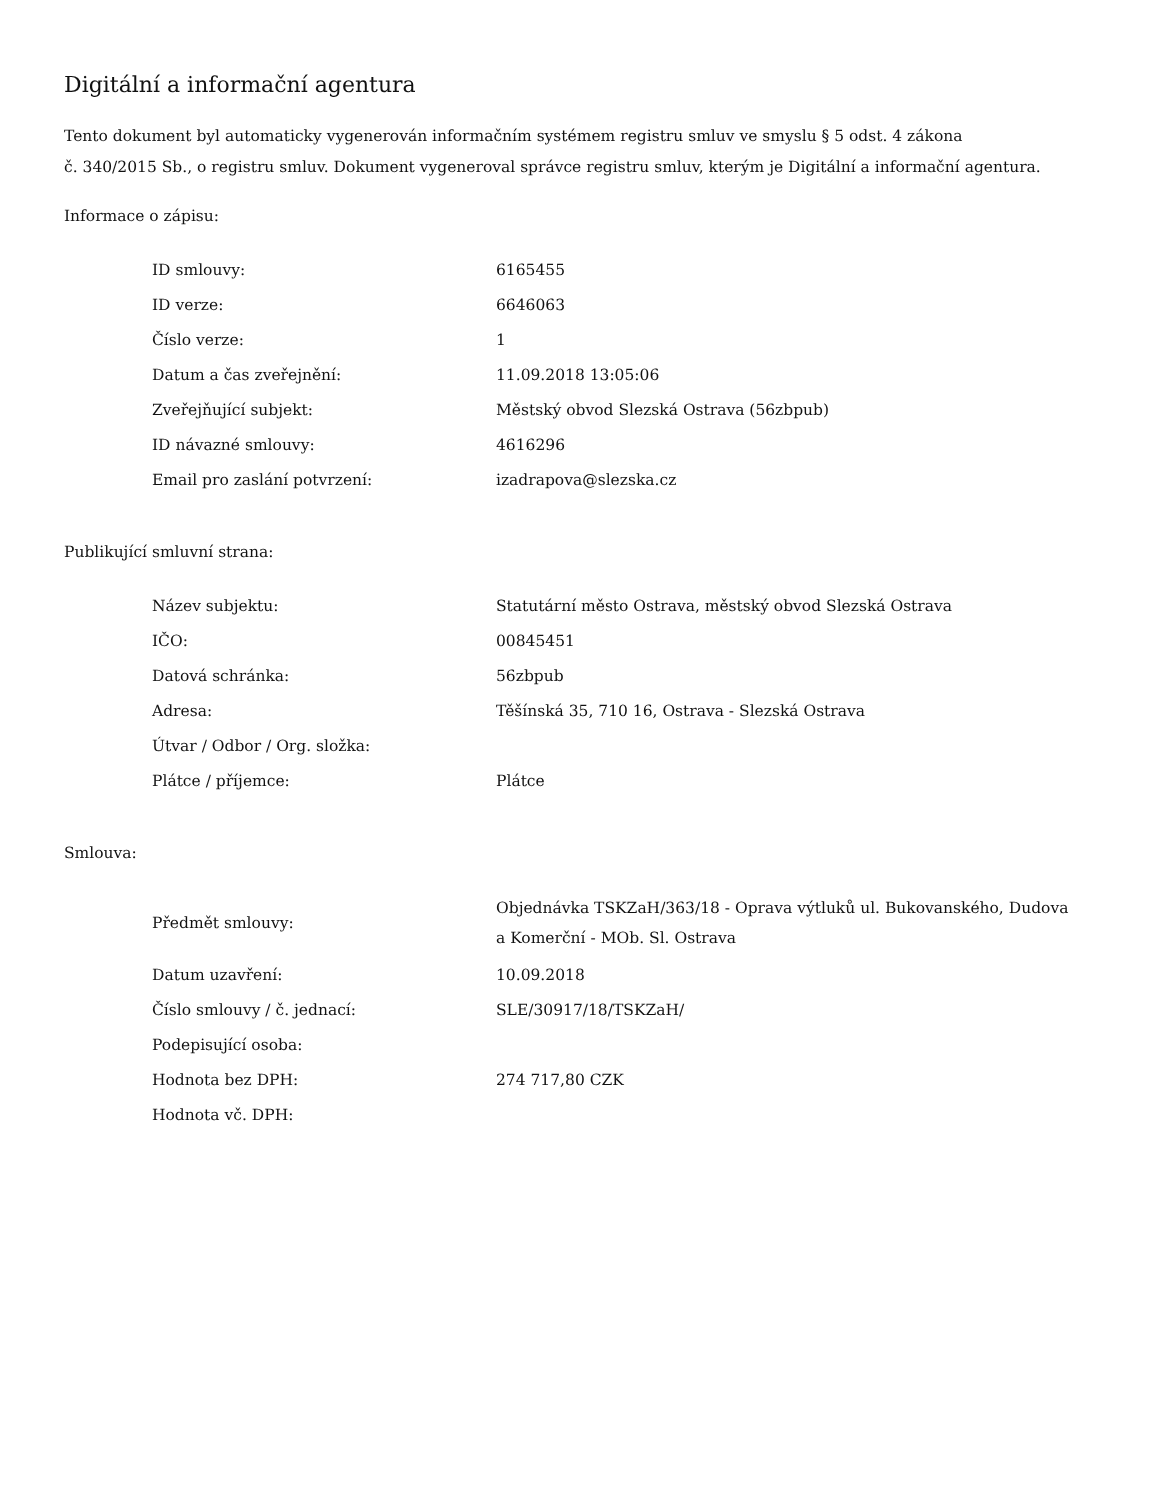Digitální a informační agentura
Tento dokument byl automaticky vygenerován informačním systémem registru smluv ve smyslu § 5 odst. 4 zákona
č. 340/2015 Sb., o registru smluv. Dokument vygeneroval správce registru smluv, kterým je Digitální a informační agentura.
Informace o zápisu:
| ID smlouvy: | 6165455 |
| ID verze: | 6646063 |
| Číslo verze: | 1 |
| Datum a čas zveřejnění: | 11.09.2018 13:05:06 |
| Zveřejňující subjekt: | Městský obvod Slezská Ostrava (56zbpub) |
| ID návazné smlouvy: | 4616296 |
| Email pro zaslání potvrzení: | izadrapova@slezska.cz |
Publikující smluvní strana:
| Název subjektu: | Statutární město Ostrava, městský obvod Slezská Ostrava |
| IČO: | 00845451 |
| Datová schránka: | 56zbpub |
| Adresa: | Těšínská 35, 710 16, Ostrava - Slezská Ostrava |
| Útvar / Odbor / Org. složka: | |
| Plátce / příjemce: | Plátce |
Smlouva:
| Předmět smlouvy: | Objednávka TSKZaH/363/18 - Oprava výtluků ul. Bukovanského, Dudova a Komerční - MOb. Sl. Ostrava |
| Datum uzavření: | 10.09.2018 |
| Číslo smlouvy / č. jednací: | SLE/30917/18/TSKZaH/ |
| Podepisující osoba: | |
| Hodnota bez DPH: | 274 717,80 CZK |
| Hodnota vč. DPH: | |